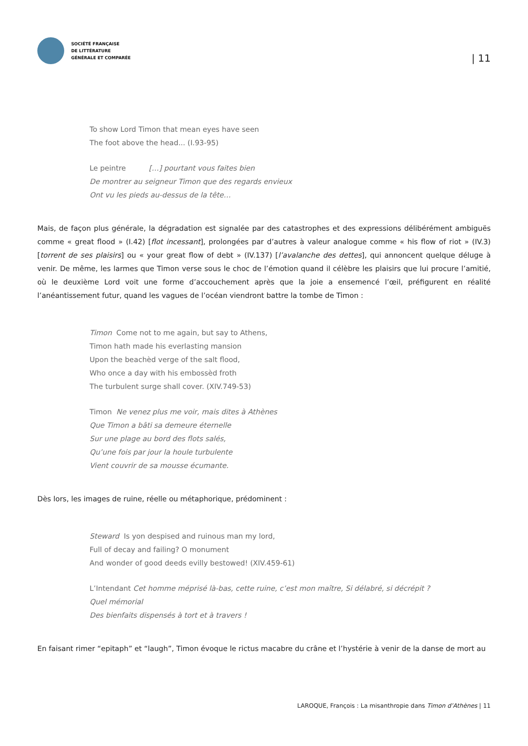SOCIÉTÉ FRANÇAISE
DE LITTÉRATURE
GÉNÉRALE ET COMPARÉE
| 11
To show Lord Timon that mean eyes have seen
The foot above the head... (I.93-95)
Le peintre […] pourtant vous faites bien
De montrer au seigneur Timon que des regards envieux
Ont vu les pieds au-dessus de la tête…
Mais, de façon plus générale, la dégradation est signalée par des catastrophes et des expressions délibérément ambiguës comme « great flood » (I.42) [flot incessant], prolongées par d’autres à valeur analogue comme « his flow of riot » (IV.3) [torrent de ses plaisirs] ou « your great flow of debt » (IV.137) [l’avalanche des dettes], qui annoncent quelque déluge à venir. De même, les larmes que Timon verse sous le choc de l’émotion quand il célèbre les plaisirs que lui procure l’amitié, où le deuxième Lord voit une forme d’accouchement après que la joie a ensemencé l’œil, préfigurent en réalité l’anéantissement futur, quand les vagues de l’océan viendront battre la tombe de Timon :
Timon Come not to me again, but say to Athens,
Timon hath made his everlasting mansion
Upon the beachèd verge of the salt flood,
Who once a day with his embossèd froth
The turbulent surge shall cover. (XIV.749-53)
Timon Ne venez plus me voir, mais dites à Athènes
Que Timon a bâti sa demeure éternelle
Sur une plage au bord des flots salés,
Qu’une fois par jour la houle turbulente
Vient couvrir de sa mousse écumante.
Dès lors, les images de ruine, réelle ou métaphorique, prédominent :
Steward Is yon despised and ruinous man my lord,
Full of decay and failing? O monument
And wonder of good deeds evilly bestowed! (XIV.459-61)
L’Intendant Cet homme méprisé là-bas, cette ruine, c’est mon maître, Si délabré, si décrépit ?
Quel mémorial
Des bienfaits dispensés à tort et à travers !
En faisant rimer “epitaph” et “laugh”, Timon évoque le rictus macabre du crâne et l’hystérie à venir de la danse de mort au
LAROQUE, François : La misanthropie dans Timon d’Athènes | 11